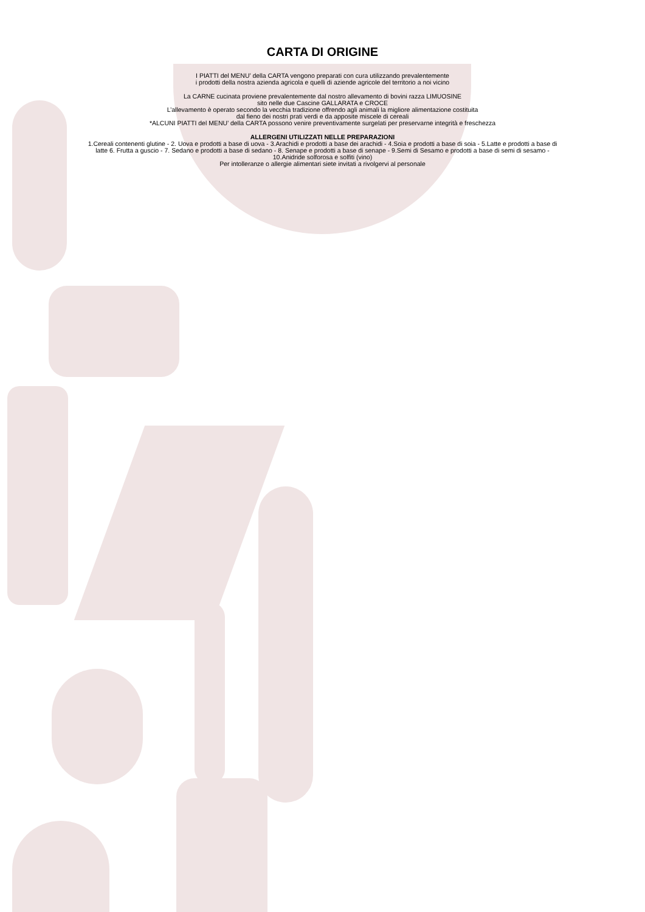CARTA DI ORIGINE
I PIATTI del MENU’ della CARTA vengono preparati con cura utilizzando prevalentemente
i prodotti della nostra azienda agricola e quelli di aziende agricole del territorio a noi vicino
La CARNE cucinata proviene prevalentemente dal nostro allevamento di bovini razza LIMUOSINE
sito nelle due Cascine GALLARATA e CROCE
L’allevamento è operato secondo la vecchia tradizione offrendo agli animali la migliore alimentazione costituita
dal fieno dei nostri prati verdi e da apposite miscele di cereali
*ALCUNI PIATTI del MENU’ della CARTA possono venire preventivamente surgelati per preservarne integrità e freschezza
ALLERGENI UTILIZZATI NELLE PREPARAZIONI
1.Cereali contenenti glutine - 2. Uova e prodotti a base di uova - 3.Arachidi e prodotti a base dei arachidi - 4.Soia e prodotti a base di soia - 5.Latte e prodotti a base di
latte 6. Frutta a guscio - 7. Sedano e prodotti a base di sedano - 8. Senape e prodotti a base di senape - 9.Semi di Sesamo e prodotti a base di semi di sesamo -
10.Anidride solforosa e solfiti (vino)
Per intolleranze o allergie alimentari siete invitati a rivolgervi al personale